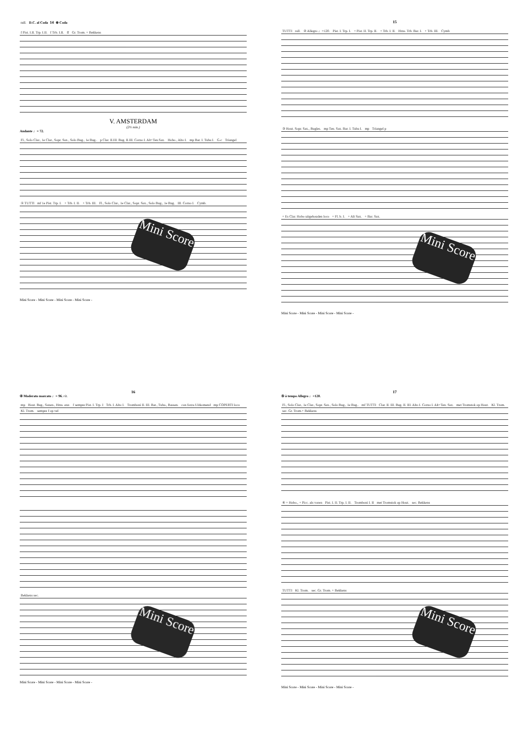rall. D.C. al Coda 14 ⊕ Coda
f Pist. I.II. Trp. I.II. f Trb. I.II. ff Gr. Trom. + Bekkens
V. AMSTERDAM
(2½ min.)
Andante ♩= 72.
Fl., Solo Clar., 1e Clar., Sopr. Sax., Solo Bug., 1e Bug.. p Clar. II.III. Bug. II.III. Corno I. Alt+Ten.Sax. Hobo., Alto I. mp Bar. I. Tuba I. G-c Triangel
① TUTTI mf 1e Pist. Trp. I. + Trb. I. II. + Trb. III. Fl., Solo Clar., 1e Clar., Sopr. Sax., Solo Bug., 1e Bug. III. Corno I. Cymb.
Mini Score
Mini Score - Mini Score - Mini Score - Mini Score -
15
TUTTI rall. ② Allegro ♩=120. Pist. I. Trp. I. + Pist. II. Trp. II. + Trb. I. II. Hrns. Trb. Bar. I. + Trb. III. Cymb
③ Hout. Sopr. Sax., Bugles. mp Ten. Sax. Bar. I. Tuba I. mp Triangel p
+ Es Clar. Hobo uitgehouden loco + Fl. b. I. + Alt Sax. + Bar. Sax.
Mini Score
Mini Score - Mini Score - Mini Score - Mini Score -
16
④ Moderato marcato ♩= 96. rit.
mp Hout. Bug., Saxen., Hrns. enz. f sempre Pist. I. Trp. I Trb. I. Alto I. Tromboni II. III. Bar., Tuba., Bassen. con forza Uitkomend mp COPERTI loco Kl. Trom. sempre f op vel
Bekkens sec.
Mini Score
Mini Score - Mini Score - Mini Score - Mini Score -
17
⑤ à tempo Allegro ♩=120.
Fl., Solo Clar., 1e Clar., Sopr. Sax., Solo Bug., 1e Bug.. mf TUTTI Clar. II. III. Bug. II. III. Alto I. Corno I. Alt+Ten. Sax. met Tromstok op Hout. Kl. Trom. sec. Gr. Trom.+ Bekkens
⑥ + Hobo., + Picc. als voren Pist. I. II. Trp. I. II. Tromboni I. II met Tromstok op Hout. sec. Bekkens
TUTTI Kl. Trom. sec. Gr. Trom. + Bekkens
Mini Score
Mini Score - Mini Score - Mini Score - Mini Score -